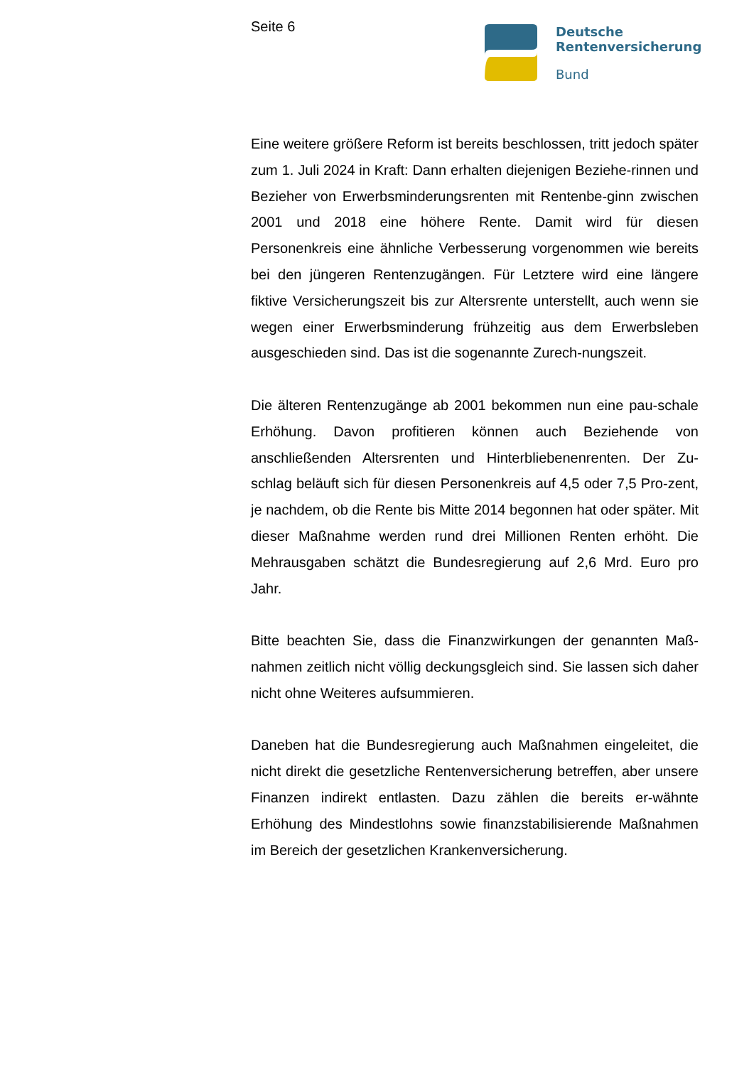Seite 6
Deutsche
Rentenversicherung
Bund
Eine weitere größere Reform ist bereits beschlossen, tritt jedoch später zum 1. Juli 2024 in Kraft: Dann erhalten diejenigen Beziehe-rinnen und Bezieher von Erwerbsminderungsrenten mit Rentenbe-ginn zwischen 2001 und 2018 eine höhere Rente. Damit wird für diesen Personenkreis eine ähnliche Verbesserung vorgenommen wie bereits bei den jüngeren Rentenzugängen. Für Letztere wird eine längere fiktive Versicherungszeit bis zur Altersrente unterstellt, auch wenn sie wegen einer Erwerbsminderung frühzeitig aus dem Erwerbsleben ausgeschieden sind. Das ist die sogenannte Zurech-nungszeit.
Die älteren Rentenzugänge ab 2001 bekommen nun eine pau-schale Erhöhung. Davon profitieren können auch Beziehende von anschließenden Altersrenten und Hinterbliebenenrenten. Der Zu-schlag beläuft sich für diesen Personenkreis auf 4,5 oder 7,5 Pro-zent, je nachdem, ob die Rente bis Mitte 2014 begonnen hat oder später. Mit dieser Maßnahme werden rund drei Millionen Renten erhöht. Die Mehrausgaben schätzt die Bundesregierung auf 2,6 Mrd. Euro pro Jahr.
Bitte beachten Sie, dass die Finanzwirkungen der genannten Maß-nahmen zeitlich nicht völlig deckungsgleich sind. Sie lassen sich daher nicht ohne Weiteres aufsummieren.
Daneben hat die Bundesregierung auch Maßnahmen eingeleitet, die nicht direkt die gesetzliche Rentenversicherung betreffen, aber unsere Finanzen indirekt entlasten. Dazu zählen die bereits er-wähnte Erhöhung des Mindestlohns sowie finanzstabilisierende Maßnahmen im Bereich der gesetzlichen Krankenversicherung.